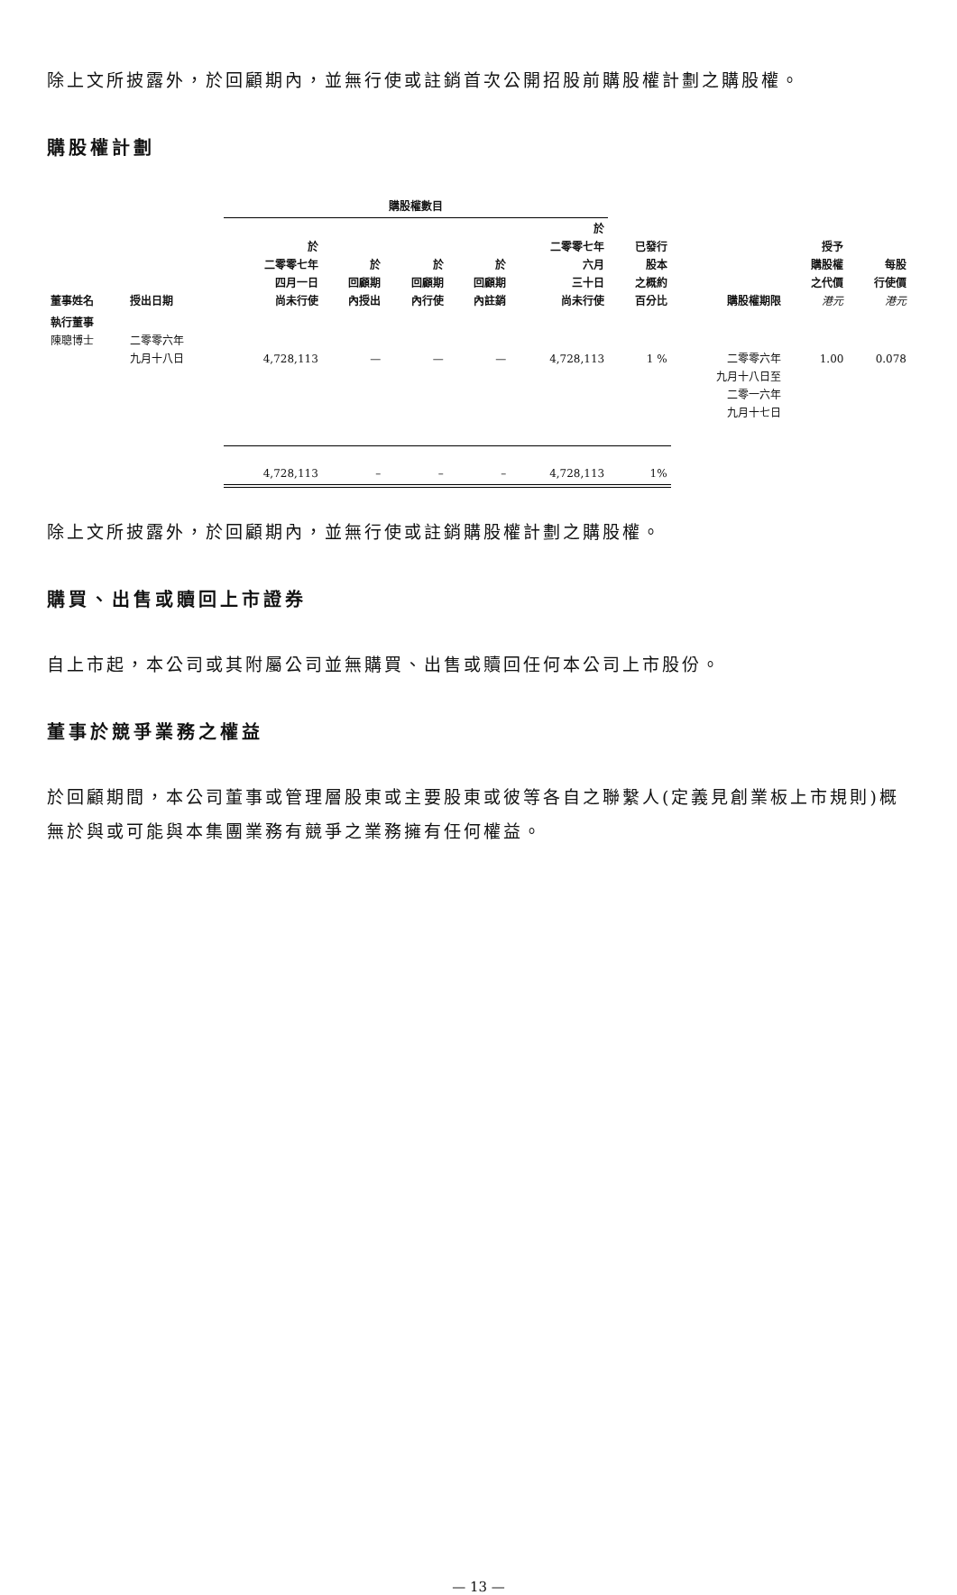除上文所披露外，於回顧期內，並無行使或註銷首次公開招股前購股權計劃之購股權。
購股權計劃
| | | 購股權數目 | | | | | | | | |
| --- | --- | --- | --- | --- | --- | --- | --- | --- | --- | --- |
| 董事姓名 | 授出日期 | 於 二零零七年 四月一日 尚未行使 | 於 回顧期 內授出 | 於 回顧期 內行使 | 於 回顧期 內註銷 | 於 二零零七年 六月 三十日 尚未行使 | 已發行 股本 之概約 百分比 | 購股權期限 | 授予 購股權 之代價 港元 | 每股 行使價 港元 |
| 執行董事 陳聰博士 | 二零零六年 九月十八日 | 4,728,113 | — | — | — | 4,728,113 | 1 % | 二零零六年 九月十八日至 二零一六年 九月十七日 | 1.00 | 0.078 |
| | | 4,728,113 | – | – | – | 4,728,113 | 1% | | | |
除上文所披露外，於回顧期內，並無行使或註銷購股權計劃之購股權。
購買、出售或贖回上市證券
自上市起，本公司或其附屬公司並無購買、出售或贖回任何本公司上市股份。
董事於競爭業務之權益
於回顧期間，本公司董事或管理層股東或主要股東或彼等各自之聯繫人(定義見創業板上市規則)概無於與或可能與本集團業務有競爭之業務擁有任何權益。
— 13 —